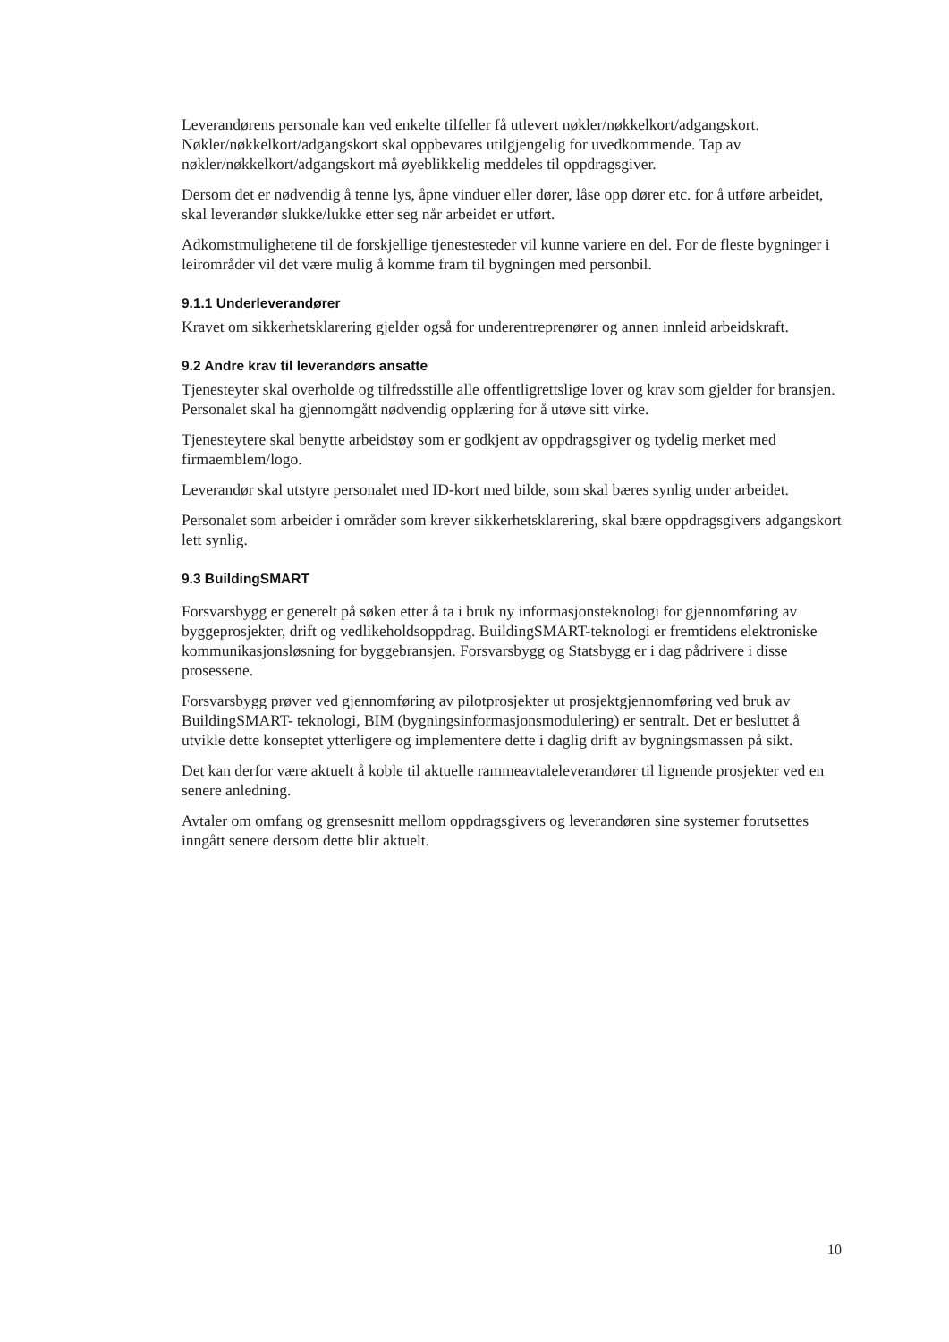Leverandørens personale kan ved enkelte tilfeller få utlevert nøkler/nøkkelkort/adgangskort. Nøkler/nøkkelkort/adgangskort skal oppbevares utilgjengelig for uvedkommende. Tap av nøkler/nøkkelkort/adgangskort må øyeblikkelig meddeles til oppdragsgiver.
Dersom det er nødvendig å tenne lys, åpne vinduer eller dører, låse opp dører etc. for å utføre arbeidet, skal leverandør slukke/lukke etter seg når arbeidet er utført.
Adkomstmulighetene til de forskjellige tjenestesteder vil kunne variere en del. For de fleste bygninger i leirområder vil det være mulig å komme fram til bygningen med personbil.
9.1.1 Underleverandører
Kravet om sikkerhetsklarering gjelder også for underentreprenører og annen innleid arbeidskraft.
9.2 Andre krav til leverandørs ansatte
Tjenesteyter skal overholde og tilfredsstille alle offentligrettslige lover og krav som gjelder for bransjen. Personalet skal ha gjennomgått nødvendig opplæring for å utøve sitt virke.
Tjenesteytere skal benytte arbeidstøy som er godkjent av oppdragsgiver og tydelig merket med firmaemblem/logo.
Leverandør skal utstyre personalet med ID-kort med bilde, som skal bæres synlig under arbeidet.
Personalet som arbeider i områder som krever sikkerhetsklarering, skal bære oppdragsgivers adgangskort lett synlig.
9.3 BuildingSMART
Forsvarsbygg er generelt på søken etter å ta i bruk ny informasjonsteknologi for gjennomføring av byggeprosjekter, drift og vedlikeholdsoppdrag. BuildingSMART-teknologi er fremtidens elektroniske kommunikasjonsløsning for byggebransjen. Forsvarsbygg og Statsbygg er i dag pådrivere i disse prosessene.
Forsvarsbygg prøver ved gjennomføring av pilotprosjekter ut prosjektgjennomføring ved bruk av BuildingSMART- teknologi, BIM (bygningsinformasjonsmodulering) er sentralt. Det er besluttet å utvikle dette konseptet ytterligere og implementere dette i daglig drift av bygningsmassen på sikt.
Det kan derfor være aktuelt å koble til aktuelle rammeavtaleleverandører til lignende prosjekter ved en senere anledning.
Avtaler om omfang og grensesnitt mellom oppdragsgivers og leverandøren sine systemer forutsettes inngått senere dersom dette blir aktuelt.
10